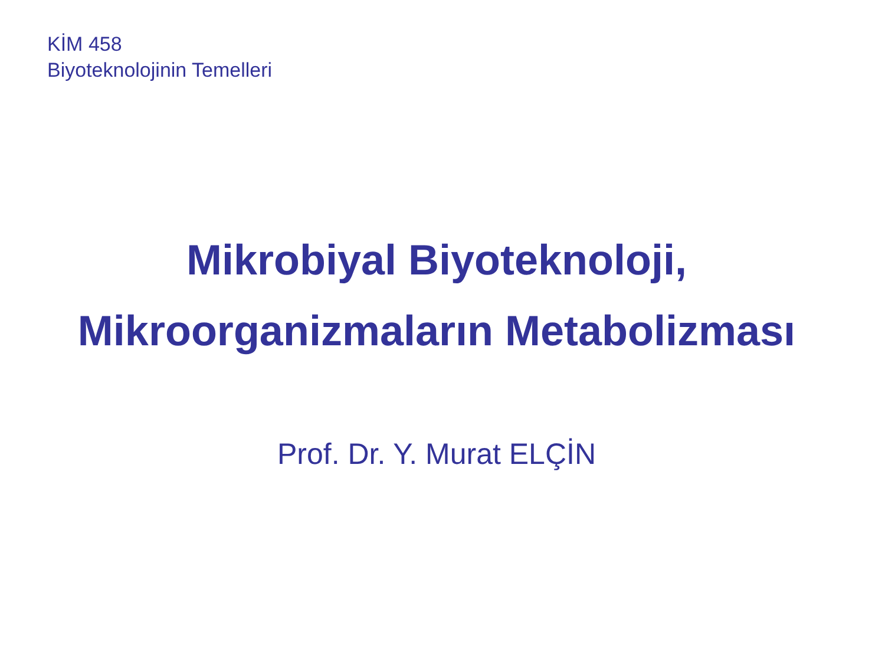KİM 458
Biyoteknolojinin Temelleri
Mikrobiyal Biyoteknoloji,
Mikroorganizmaların Metabolizması
Prof. Dr. Y. Murat ELÇİN